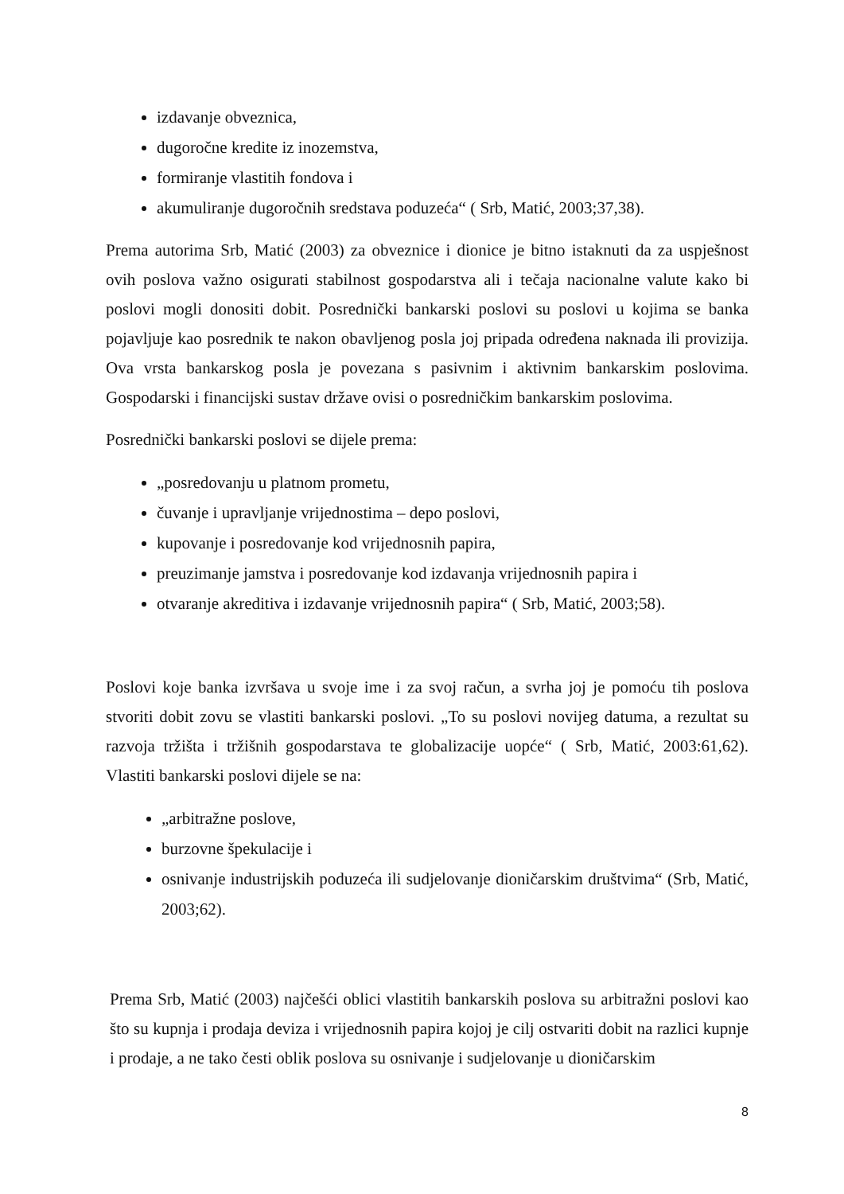izdavanje obveznica,
dugoročne kredite iz inozemstva,
formiranje vlastitih fondova i
akumuliranje dugoročnih sredstava poduzeća“ ( Srb, Matić, 2003;37,38).
Prema autorima Srb, Matić (2003) za obveznice i dionice je bitno istaknuti da za uspješnost ovih poslova važno osigurati stabilnost gospodarstva ali i tečaja nacionalne valute kako bi poslovi mogli donositi dobit. Posrednički bankarski poslovi su poslovi u kojima se banka pojavljuje kao posrednik te nakon obavljenog posla joj pripada određena naknada ili provizija. Ova vrsta bankarskog posla je povezana s pasivnim i aktivnim bankarskim poslovima. Gospodarski i financijski sustav države ovisi o posredničkim bankarskim poslovima.
Posrednički bankarski poslovi se dijele prema:
„posredovanju u platnom prometu,
čuvanje i upravljanje vrijednostima – depo poslovi,
kupovanje i posredovanje kod vrijednosnih papira,
preuzimanje jamstva i posredovanje kod izdavanja vrijednosnih papira i
otvaranje akreditiva i izdavanje vrijednosnih papira“ ( Srb, Matić, 2003;58).
Poslovi koje banka izvršava u svoje ime i za svoj račun, a svrha joj je pomoću tih poslova stvoriti dobit zovu se vlastiti bankarski poslovi. „To su poslovi novijeg datuma, a rezultat su razvoja tržišta i tržišnih gospodarstava te globalizacije uopće“ ( Srb, Matić, 2003:61,62). Vlastiti bankarski poslovi dijele se na:
„arbitražne poslove,
burzovne špekulacije i
osnivanje industrijskih poduzeća ili sudjelovanje dioničarskim društvima“ (Srb, Matić, 2003;62).
Prema Srb, Matić (2003) najčešći oblici vlastitih bankarskih poslova su arbitražni poslovi kao što su kupnja i prodaja deviza i vrijednosnih papira kojoj je cilj ostvariti dobit na razlici kupnje i prodaje, a ne tako česti oblik poslova su osnivanje i sudjelovanje u dioničarskim
8